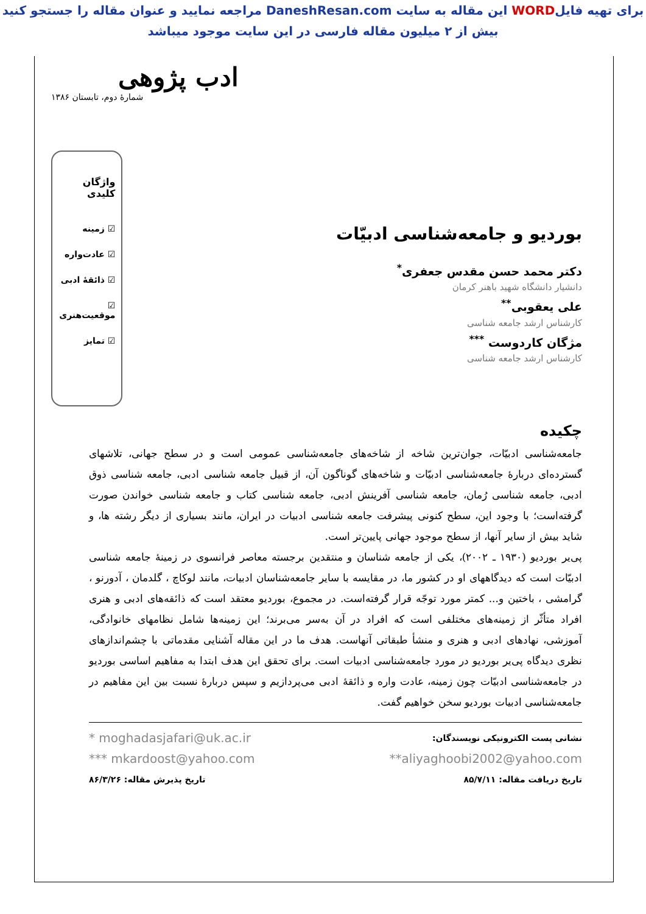برای تهیه فایلWORD این مقاله به سایت DaneshResan.com مراجعه نمایید و عنوان مقاله را جستجو کنید
بیش از ۲ میلیون مقاله فارسی در این سایت موجود میباشد
ادب پژوهی
شمارهٔ دوم، تابستان ۱۳۸۶
بوردیو و جامعه‌شناسی ادبیّات
دکتر محمد حسن مقدس جعفری<sup>*</sup>
دانشیار دانشگاه شهید باهنر کرمان
علی یعقوبی<sup>**</sup>
کارشناس ارشد جامعه شناسی
مژگان کاردوست <sup>***</sup>
کارشناس ارشد جامعه شناسی
واژگان کلیدی
☑ زمینه
☑ عادت‌واره
☑ ذائقهٔ ادبی
☑ موقعیت‌هنری
☑ تمایز
چکیده
جامعه‌شناسی ادبیّات، جوان‌ترین شاخه از شاخه‌های جامعه‌شناسی عمومی است و در سطح جهانی، تلاشهای گسترده‌ای دربارهٔ جامعه‌شناسی ادبیّات و شاخه‌های گوناگون آن، از قبیل جامعه شناسی ادبی، جامعه شناسی ذوق ادبی، جامعه شناسی رُمان، جامعه شناسی آفرینش ادبی، جامعه شناسی کتاب و جامعه شناسی خواندن صورت گرفته‌است؛ با وجود این، سطح کنونی پیشرفت جامعه شناسی ادبیات در ایران، مانند بسیاری از دیگر رشته ها، و شاید بیش از سایر آنها، از سطح موجود جهانی پایین‌تر است.
پی‌یر بوردیو (۱۹۳۰ ـ ۲۰۰۲)، یکی از جامعه شناسان و منتقدین برجسته معاصر فرانسوی در زمینهٔ جامعه شناسی ادبیّات است که دیدگاههای او در کشور ما، در مقایسه با سایر جامعه‌شناسان ادبیات، مانند لوکاچ ، گلدمان ، آدورنو ، گرامشی ، باختین و... کمتر مورد توجّه قرار گرفته‌است. در مجموع، بوردیو معتقد است که ذائقه‌های ادبی و هنری افراد متأثّر از زمینه‌های مختلفی است که افراد در آن به‌سر می‌برند؛ این زمینه‌ها شامل نظامهای خانوادگی، آموزشی، نهادهای ادبی و هنری و منشأ طبقاتی آنهاست. هدف ما در این مقاله آشنایی مقدماتی با چشم‌اندازهای نظری دیدگاه پی‌یر بوردیو در مورد جامعه‌شناسی ادبیات است. برای تحقق این هدف ابتدا به مفاهیم اساسی بوردیو در جامعه‌شناسی ادبیّات چون زمینه، عادت واره و ذائقهٔ ادبی می‌پردازیم و سپس دربارهٔ نسبت بین این مفاهیم در جامعه‌شناسی ادبیات بوردیو سخن خواهیم گفت.
نشانی پست الکترونیکی نویسندگان: * moghadasjafari@uk.ac.ir
**aliyaghoobi2002@yahoo.com *** mkardoost@yahoo.com
تاریخ دریافت مقاله: ۸۵/۷/۱۱ تاریخ پذیرش مقاله: ۸۶/۳/۲۶